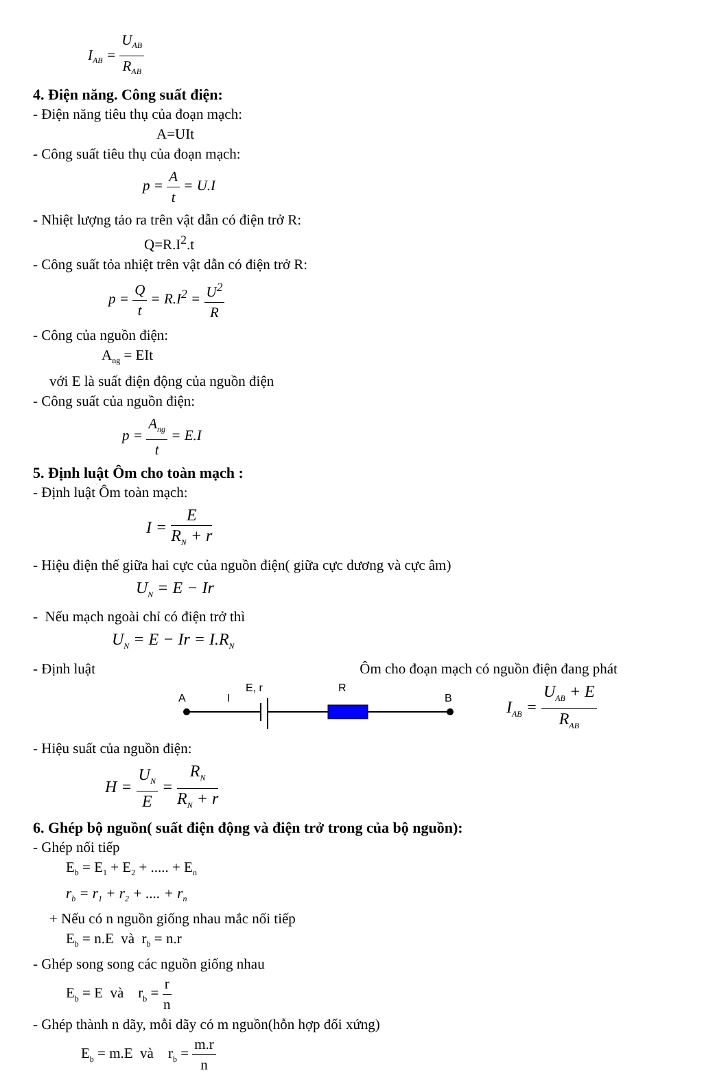I<sub>AB</sub> = U<sub>AB</sub> R<sub>AB</sub>
4. Điện năng. Công suất điện:
- Điện năng tiêu thụ của đoạn mạch:
A=UIt
- Công suất tiêu thụ của đoạn mạch:
p = A t = U.I
- Nhiệt lượng tảo ra trên vật dẫn có điện trở R:
Q=R.I<sup>2</sup>.t
- Công suất tỏa nhiệt trên vật dẫn có điện trở R:
p = Q t = R.I<sup>2</sup> = U<sup>2</sup> R
- Công của nguồn điện:
A<sub>ng</sub> = EIt
với E là suất điện động của nguồn điện
- Công suất của nguồn điện:
p = A<sub>ng</sub> t = E.I
5. Định luật Ôm cho toàn mạch :
- Định luật Ôm toàn mạch:
I = E R<sub>N</sub> + r
- Hiệu điện thế giữa hai cực của nguồn điện( giữa cực dương và cực âm)
U<sub>N</sub> = E − Ir
- Nếu mạch ngoài chỉ có điện trở thì
U<sub>N</sub> = E − Ir = I.R<sub>N</sub>
- Định luật Ôm cho đoạn mạch có nguồn điện đang phát
A
I
E, r
R
B
I<sub>AB</sub> = U<sub>AB</sub> + E R<sub>AB</sub>
- Hiệu suất của nguồn điện:
H = U<sub>N</sub> E = R<sub>N</sub> R<sub>N</sub> + r
6. Ghép bộ nguồn( suất điện động và điện trở trong của bộ nguồn):
- Ghép nối tiếp
E<sub>b</sub> = E<sub>1</sub> + E<sub>2</sub> + ..... + E<sub>n</sub>
r<sub>b</sub> = r<sub>1</sub> + r<sub>2</sub> + .... + r<sub>n</sub>
+ Nếu có n nguồn giống nhau mắc nối tiếp
E<sub>b</sub> = n.E và r<sub>b</sub> = n.r
- Ghép song song các nguồn giống nhau
E<sub>b</sub> = E và r<sub>b</sub> = r n
- Ghép thành n dãy, mỗi dãy có m nguồn(hỗn hợp đối xứng)
E<sub>b</sub> = m.E và r<sub>b</sub> = m.r n